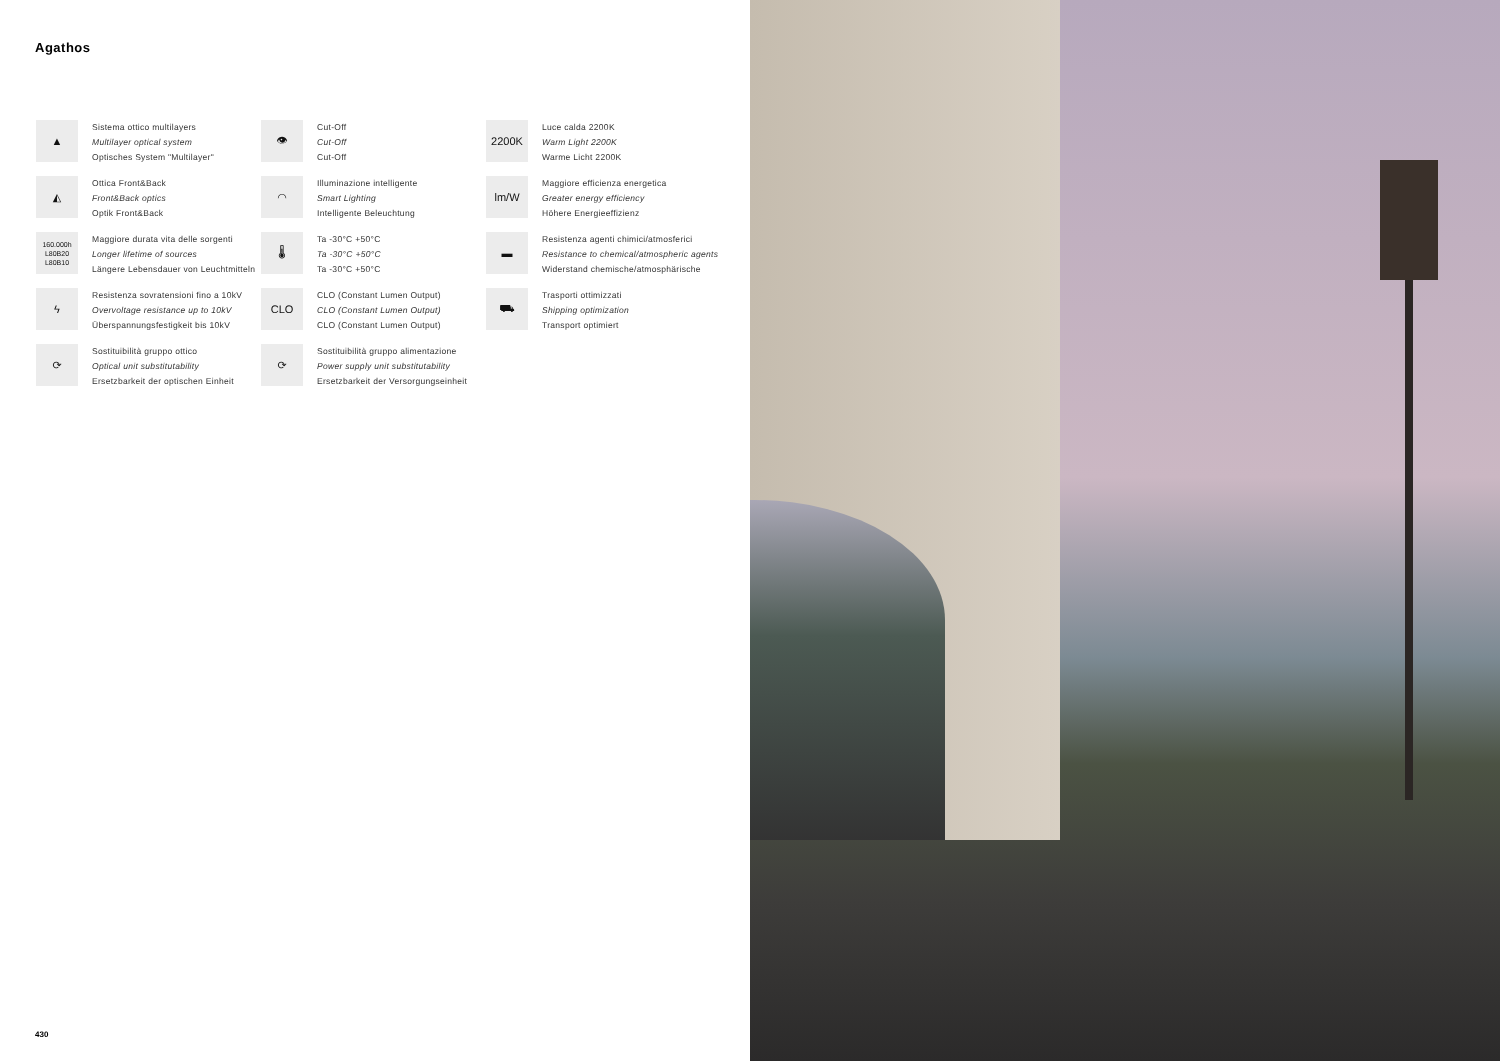Agathos
▲
Sistema ottico multilayers
Multilayer optical system
Optisches System "Multilayer"
👁
Cut-Off
Cut-Off
Cut-Off
2200K
Luce calda 2200K
Warm Light 2200K
Warme Licht 2200K
◭
Ottica Front&Back
Front&Back optics
Optik Front&Back
◠
Illuminazione intelligente
Smart Lighting
Intelligente Beleuchtung
lm/W
Maggiore efficienza energetica
Greater energy efficiency
Höhere Energieeffizienz
160.000h
L80B20
L80B10
Maggiore durata vita delle sorgenti
Longer lifetime of sources
Längere Lebensdauer von Leuchtmitteln
🌡
Ta -30°C +50°C
Ta -30°C +50°C
Ta -30°C +50°C
▬
Resistenza agenti chimici/atmosferici
Resistance to chemical/atmospheric agents
Widerstand chemische/atmosphärische
ϟ
Resistenza sovratensioni fino a 10kV
Overvoltage resistance up to 10kV
Überspannungsfestigkeit bis 10kV
CLO
CLO (Constant Lumen Output)
CLO (Constant Lumen Output)
CLO (Constant Lumen Output)
⛟
Trasporti ottimizzati
Shipping optimization
Transport optimiert
⟳
Sostituibilità gruppo ottico
Optical unit substitutability
Ersetzbarkeit der optischen Einheit
⟳
Sostituibilità gruppo alimentazione
Power supply unit substitutability
Ersetzbarkeit der Versorgungseinheit
430